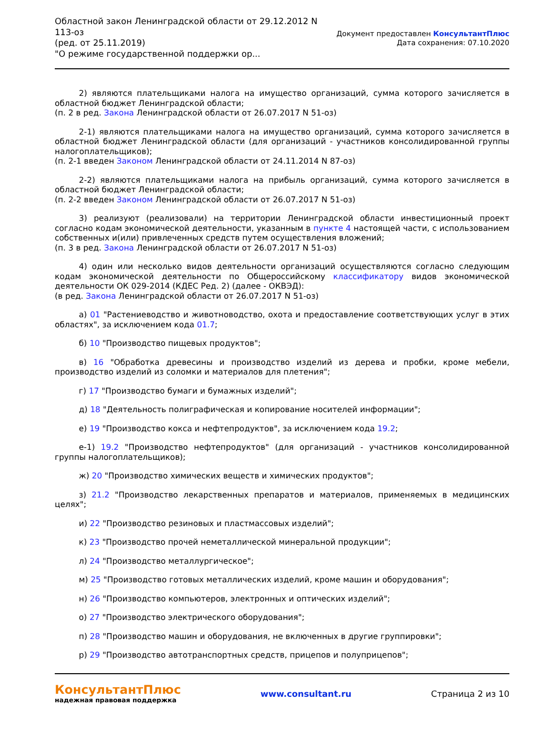Областной закон Ленинградской области от 29.12.2012 N
113-оз
(ред. от 25.11.2019)
"О режиме государственной поддержки ор...
Документ предоставлен КонсультантПлюс
Дата сохранения: 07.10.2020
2) являются плательщиками налога на имущество организаций, сумма которого зачисляется в областной бюджет Ленинградской области;
(п. 2 в ред. Закона Ленинградской области от 26.07.2017 N 51-оз)
2-1) являются плательщиками налога на имущество организаций, сумма которого зачисляется в областной бюджет Ленинградской области (для организаций - участников консолидированной группы налогоплательщиков);
(п. 2-1 введен Законом Ленинградской области от 24.11.2014 N 87-оз)
2-2) являются плательщиками налога на прибыль организаций, сумма которого зачисляется в областной бюджет Ленинградской области;
(п. 2-2 введен Законом Ленинградской области от 26.07.2017 N 51-оз)
3) реализуют (реализовали) на территории Ленинградской области инвестиционный проект согласно кодам экономической деятельности, указанным в пункте 4 настоящей части, с использованием собственных и(или) привлеченных средств путем осуществления вложений;
(п. 3 в ред. Закона Ленинградской области от 26.07.2017 N 51-оз)
4) один или несколько видов деятельности организаций осуществляются согласно следующим кодам экономической деятельности по Общероссийскому классификатору видов экономической деятельности ОК 029-2014 (КДЕС Ред. 2) (далее - ОКВЭД):
(в ред. Закона Ленинградской области от 26.07.2017 N 51-оз)
а) 01 "Растениеводство и животноводство, охота и предоставление соответствующих услуг в этих областях", за исключением кода 01.7;
б) 10 "Производство пищевых продуктов";
в) 16 "Обработка древесины и производство изделий из дерева и пробки, кроме мебели, производство изделий из соломки и материалов для плетения";
г) 17 "Производство бумаги и бумажных изделий";
д) 18 "Деятельность полиграфическая и копирование носителей информации";
е) 19 "Производство кокса и нефтепродуктов", за исключением кода 19.2;
е-1) 19.2 "Производство нефтепродуктов" (для организаций - участников консолидированной группы налогоплательщиков);
ж) 20 "Производство химических веществ и химических продуктов";
з) 21.2 "Производство лекарственных препаратов и материалов, применяемых в медицинских целях";
и) 22 "Производство резиновых и пластмассовых изделий";
к) 23 "Производство прочей неметаллической минеральной продукции";
л) 24 "Производство металлургическое";
м) 25 "Производство готовых металлических изделий, кроме машин и оборудования";
н) 26 "Производство компьютеров, электронных и оптических изделий";
о) 27 "Производство электрического оборудования";
п) 28 "Производство машин и оборудования, не включенных в другие группировки";
р) 29 "Производство автотранспортных средств, прицепов и полуприцепов";
КонсультантПлюс
надежная правовая поддержка
www.consultant.ru Страница 2 из 10